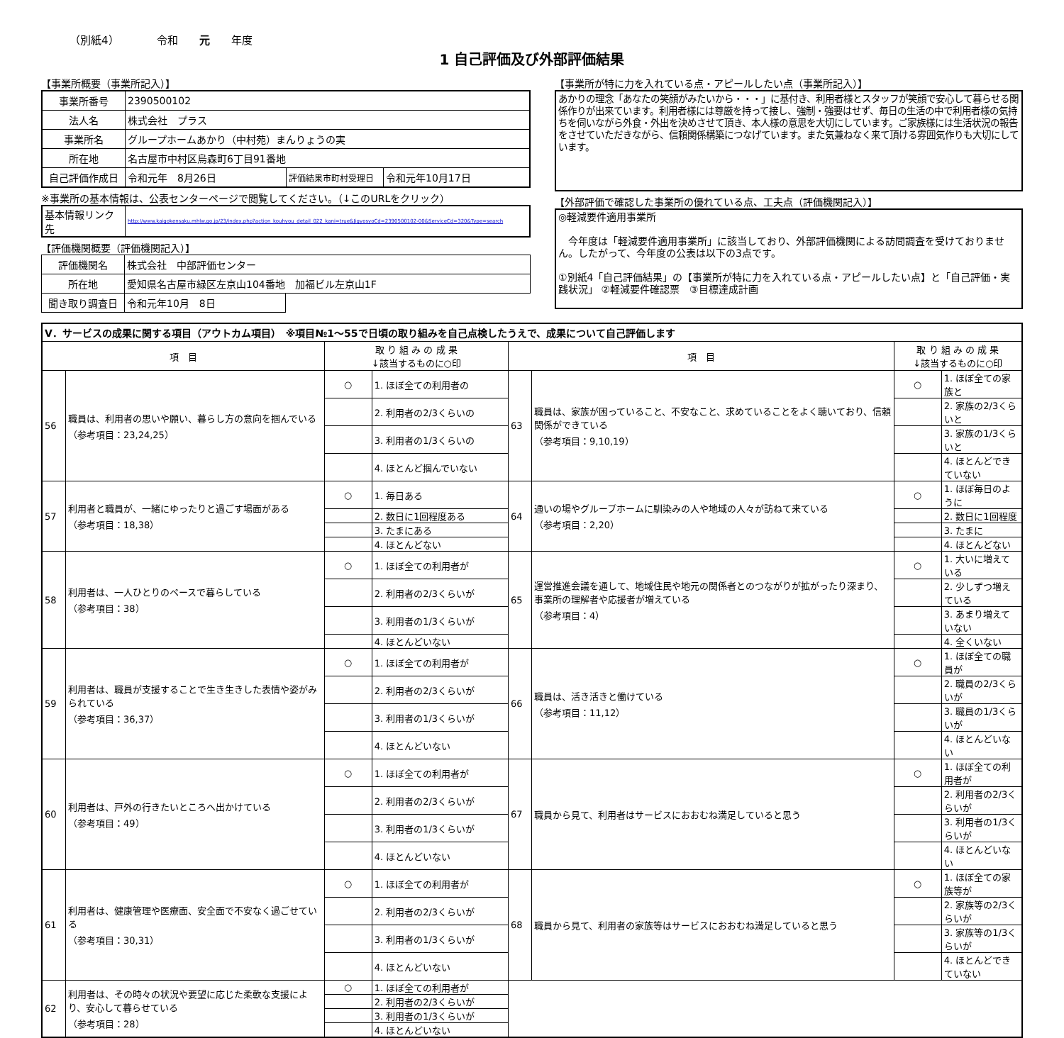（別紙4）　　　　令和　　元　　年度
1 自己評価及び外部評価結果
【事業所概要（事業所記入）】
| 事業所番号 | 2390500102 | | |
| 法人名 | 株式会社 プラス | | |
| 事業所名 | グループホームあかり（中村苑）まんりょうの実 | | |
| 所在地 | 名古屋市中村区烏森町6丁目91番地 | | |
| 自己評価作成日 | 令和元年 8月26日 | 評価結果市町村受理日 | 令和元年10月17日 |
※事業所の基本情報は、公表センターページで閲覧してください。（↓このURLをクリック）
| 基本情報リンク先 | http://www.kaigokensaku.mhlw.go.jp/23/index.php?action_kouhyou_detail_022_kani=true&JigyosyoCd=2390500102-00&ServiceCd=320&Type=search |
【評価機関概要（評価機関記入）】
| 評価機関名 | 株式会社 中部評価センター | |
| 所在地 | 愛知県名古屋市緑区左京山104番地 加福ビル左京山1F | |
| 聞き取り調査日 | 令和元年10月 8日 | |
【事業所が特に力を入れている点・アピールしたい点（事業所記入）】
あかりの理念「あなたの笑顔がみたいから・・・」に基付き、利用者様とスタッフが笑顔で安心して暮らせる関係作りが出来ています。利用者様には尊厳を持って接し、強制・強要はせず、毎日の生活の中で利用者様の気持ちを伺いながら外食・外出を決めさせて頂き、本人様の意思を大切にしています。ご家族様には生活状況の報告をさせていただきながら、信頼関係構築につなげています。また気兼ねなく来て頂ける雰囲気作りも大切にしています。
【外部評価で確認した事業所の優れている点、工夫点（評価機関記入）】
◎軽減要件適用事業所
　今年度は「軽減要件適用事業所」に該当しており、外部評価機関による訪問調査を受けておりません。したがって、今年度の公表は以下の3点です。
①別紙4「自己評価結果」の【事業所が特に力を入れている点・アピールしたい点】と「自己評価・実践状況」 ②軽減要件確認票　③目標達成計画
| Ⅴ．サービスの成果に関する項目（アウトカム項目） ※項目№1～55で日頃の取り組みを自己点検したうえで、成果について自己評価します | | | | | | | |
| 項 目 | | 取 り 組 み の 成 果 ↓該当するものに○印 | | 項 目 | | 取 り 組 み の 成 果 ↓該当するものに○印 | |
| 56 | 職員は、利用者の思いや願い、暮らし方の意向を掴んでいる （参考項目：23,24,25） | ○ | 1. ほぼ全ての利用者の | 63 | 職員は、家族が困っていること、不安なこと、求めていることをよく聴いており、信頼関係ができている （参考項目：9,10,19） | ○ | 1. ほぼ全ての家族と |
| | | | 2. 利用者の2/3くらいの | | | | 2. 家族の2/3くらいと |
| | | | 3. 利用者の1/3くらいの | | | | 3. 家族の1/3くらいと |
| | | | 4. ほとんど掴んでいない | | | | 4. ほとんどできていない |
| 57 | 利用者と職員が、一緒にゆったりと過ごす場面がある （参考項目：18,38） | ○ | 1. 毎日ある | 64 | 通いの場やグループホームに馴染みの人や地域の人々が訪ねて来ている （参考項目：2,20） | ○ | 1. ほぼ毎日のように |
| | | | 2. 数日に1回程度ある | | | | 2. 数日に1回程度 |
| | | | 3. たまにある | | | | 3. たまに |
| | | | 4. ほとんどない | | | | 4. ほとんどない |
| 58 | 利用者は、一人ひとりのペースで暮らしている （参考項目：38） | ○ | 1. ほぼ全ての利用者が | 65 | 運営推進会議を通して、地域住民や地元の関係者とのつながりが拡がったり深まり、事業所の理解者や応援者が増えている （参考項目：4） | ○ | 1. 大いに増えている |
| | | | 2. 利用者の2/3くらいが | | | | 2. 少しずつ増えている |
| | | | 3. 利用者の1/3くらいが | | | | 3. あまり増えていない |
| | | | 4. ほとんどいない | | | | 4. 全くいない |
| 59 | 利用者は、職員が支援することで生き生きした表情や姿がみられている （参考項目：36,37） | ○ | 1. ほぼ全ての利用者が | 66 | 職員は、活き活きと働けている （参考項目：11,12） | ○ | 1. ほぼ全ての職員が |
| | | | 2. 利用者の2/3くらいが | | | | 2. 職員の2/3くらいが |
| | | | 3. 利用者の1/3くらいが | | | | 3. 職員の1/3くらいが |
| | | | 4. ほとんどいない | | | | 4. ほとんどいない |
| 60 | 利用者は、戸外の行きたいところへ出かけている （参考項目：49） | ○ | 1. ほぼ全ての利用者が | 67 | 職員から見て、利用者はサービスにおおむね満足していると思う | ○ | 1. ほぼ全ての利用者が |
| | | | 2. 利用者の2/3くらいが | | | | 2. 利用者の2/3くらいが |
| | | | 3. 利用者の1/3くらいが | | | | 3. 利用者の1/3くらいが |
| | | | 4. ほとんどいない | | | | 4. ほとんどいない |
| 61 | 利用者は、健康管理や医療面、安全面で不安なく過ごせている （参考項目：30,31） | ○ | 1. ほぼ全ての利用者が | 68 | 職員から見て、利用者の家族等はサービスにおおむね満足していると思う | ○ | 1. ほぼ全ての家族等が |
| | | | 2. 利用者の2/3くらいが | | | | 2. 家族等の2/3くらいが |
| | | | 3. 利用者の1/3くらいが | | | | 3. 家族等の1/3くらいが |
| | | | 4. ほとんどいない | | | | 4. ほとんどできていない |
| 62 | 利用者は、その時々の状況や要望に応じた柔軟な支援により、安心して暮らせている （参考項目：28） | ○ | 1. ほぼ全ての利用者が | | | | |
| | | | 2. 利用者の2/3くらいが | | | | |
| | | | 3. 利用者の1/3くらいが | | | | |
| | | | 4. ほとんどいない | | | | |